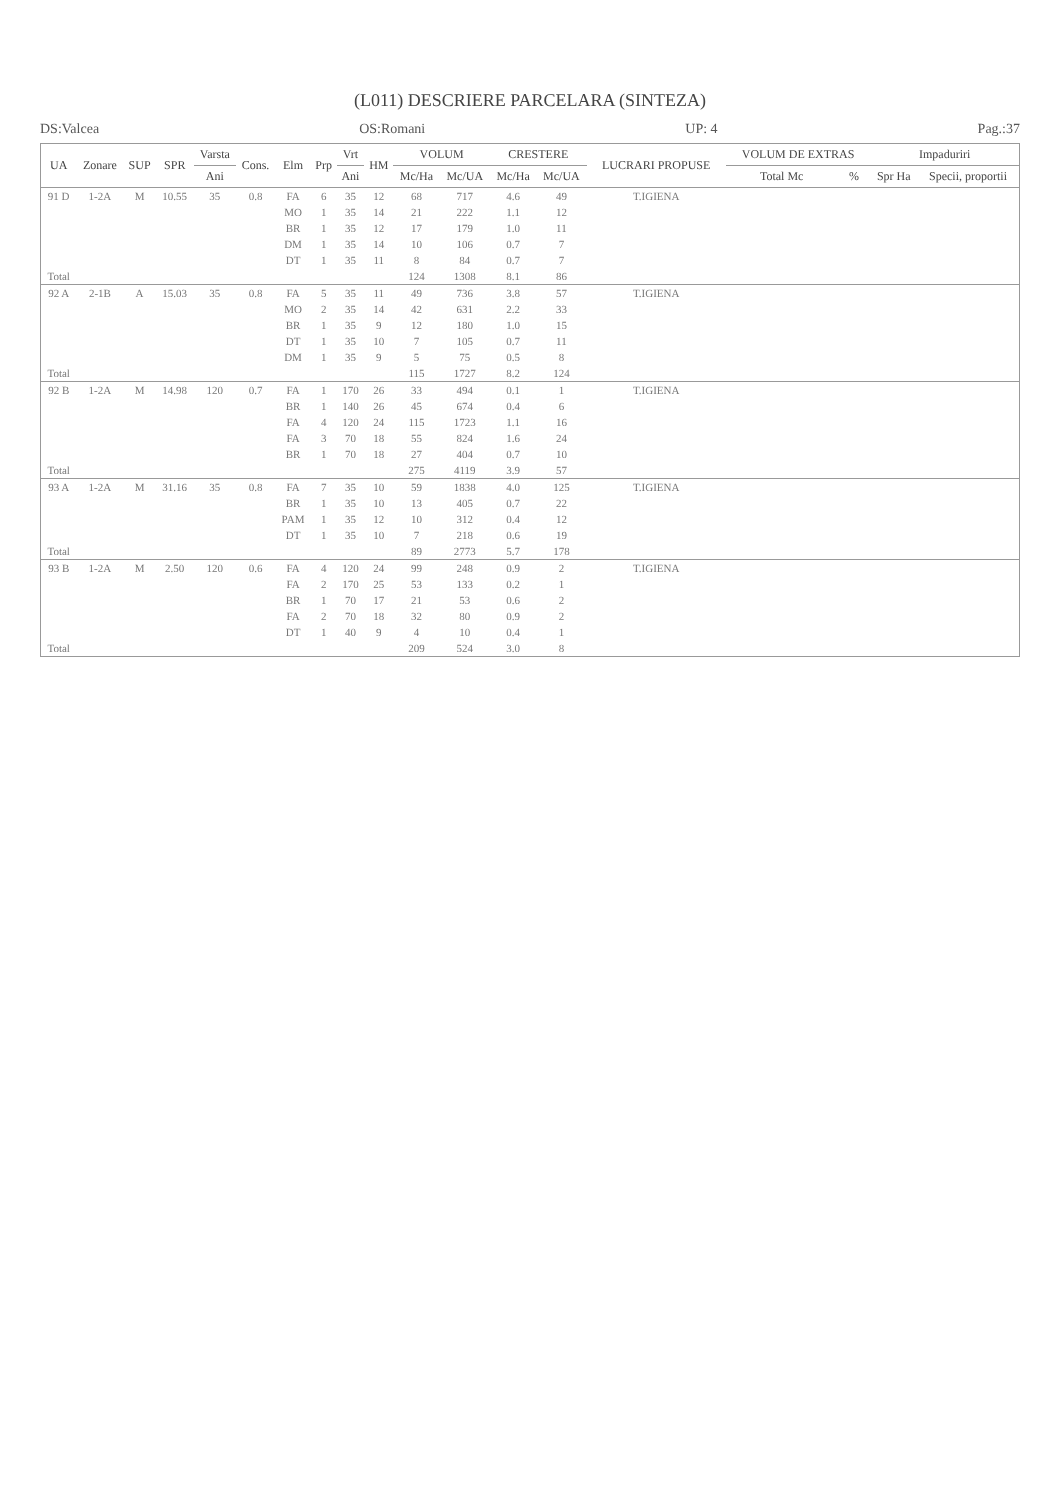(L011) DESCRIERE PARCELARA (SINTEZA)
DS:Valcea OS:Romani UP: 4 Pag.:37
| UA | Zonare | SUP | SPR | Varsta | Cons. | Elm | Prp | Vrt | HM | VOLUM | | CRESTERE | | LUCRARI PROPUSE | VOLUM DE EXTRAS | | Impaduriri | |
| --- | --- | --- | --- | --- | --- | --- | --- | --- | --- | --- | --- | --- | --- | --- | --- | --- | --- | --- |
| | | | | Ani | | | | Ani | | Mc/Ha | Mc/UA | Mc/Ha | Mc/UA | | Total Mc | % | Spr Ha | Specii, proportii |
| 91 D | 1-2A | M | 10.55 | 35 | 0.8 | FA | 6 | 35 | 12 | 68 | 717 | 4.6 | 49 | T.IGIENA | | | | |
| | | | | | | MO | 1 | 35 | 14 | 21 | 222 | 1.1 | 12 | | | | | |
| | | | | | | BR | 1 | 35 | 12 | 17 | 179 | 1.0 | 11 | | | | | |
| | | | | | | DM | 1 | 35 | 14 | 10 | 106 | 0.7 | 7 | | | | | |
| | | | | | | DT | 1 | 35 | 11 | 8 | 84 | 0.7 | 7 | | | | | |
| Total | | | | | | | | | | 124 | 1308 | 8.1 | 86 | | | | | |
| 92 A | 2-1B | A | 15.03 | 35 | 0.8 | FA | 5 | 35 | 11 | 49 | 736 | 3.8 | 57 | T.IGIENA | | | | |
| | | | | | | MO | 2 | 35 | 14 | 42 | 631 | 2.2 | 33 | | | | | |
| | | | | | | BR | 1 | 35 | 9 | 12 | 180 | 1.0 | 15 | | | | | |
| | | | | | | DT | 1 | 35 | 10 | 7 | 105 | 0.7 | 11 | | | | | |
| | | | | | | DM | 1 | 35 | 9 | 5 | 75 | 0.5 | 8 | | | | | |
| Total | | | | | | | | | | 115 | 1727 | 8.2 | 124 | | | | | |
| 92 B | 1-2A | M | 14.98 | 120 | 0.7 | FA | 1 | 170 | 26 | 33 | 494 | 0.1 | 1 | T.IGIENA | | | | |
| | | | | | | BR | 1 | 140 | 26 | 45 | 674 | 0.4 | 6 | | | | | |
| | | | | | | FA | 4 | 120 | 24 | 115 | 1723 | 1.1 | 16 | | | | | |
| | | | | | | FA | 3 | 70 | 18 | 55 | 824 | 1.6 | 24 | | | | | |
| | | | | | | BR | 1 | 70 | 18 | 27 | 404 | 0.7 | 10 | | | | | |
| Total | | | | | | | | | | 275 | 4119 | 3.9 | 57 | | | | | |
| 93 A | 1-2A | M | 31.16 | 35 | 0.8 | FA | 7 | 35 | 10 | 59 | 1838 | 4.0 | 125 | T.IGIENA | | | | |
| | | | | | | BR | 1 | 35 | 10 | 13 | 405 | 0.7 | 22 | | | | | |
| | | | | | | PAM | 1 | 35 | 12 | 10 | 312 | 0.4 | 12 | | | | | |
| | | | | | | DT | 1 | 35 | 10 | 7 | 218 | 0.6 | 19 | | | | | |
| Total | | | | | | | | | | 89 | 2773 | 5.7 | 178 | | | | | |
| 93 B | 1-2A | M | 2.50 | 120 | 0.6 | FA | 4 | 120 | 24 | 99 | 248 | 0.9 | 2 | T.IGIENA | | | | |
| | | | | | | FA | 2 | 170 | 25 | 53 | 133 | 0.2 | 1 | | | | | |
| | | | | | | BR | 1 | 70 | 17 | 21 | 53 | 0.6 | 2 | | | | | |
| | | | | | | FA | 2 | 70 | 18 | 32 | 80 | 0.9 | 2 | | | | | |
| | | | | | | DT | 1 | 40 | 9 | 4 | 10 | 0.4 | 1 | | | | | |
| Total | | | | | | | | | | 209 | 524 | 3.0 | 8 | | | | | |